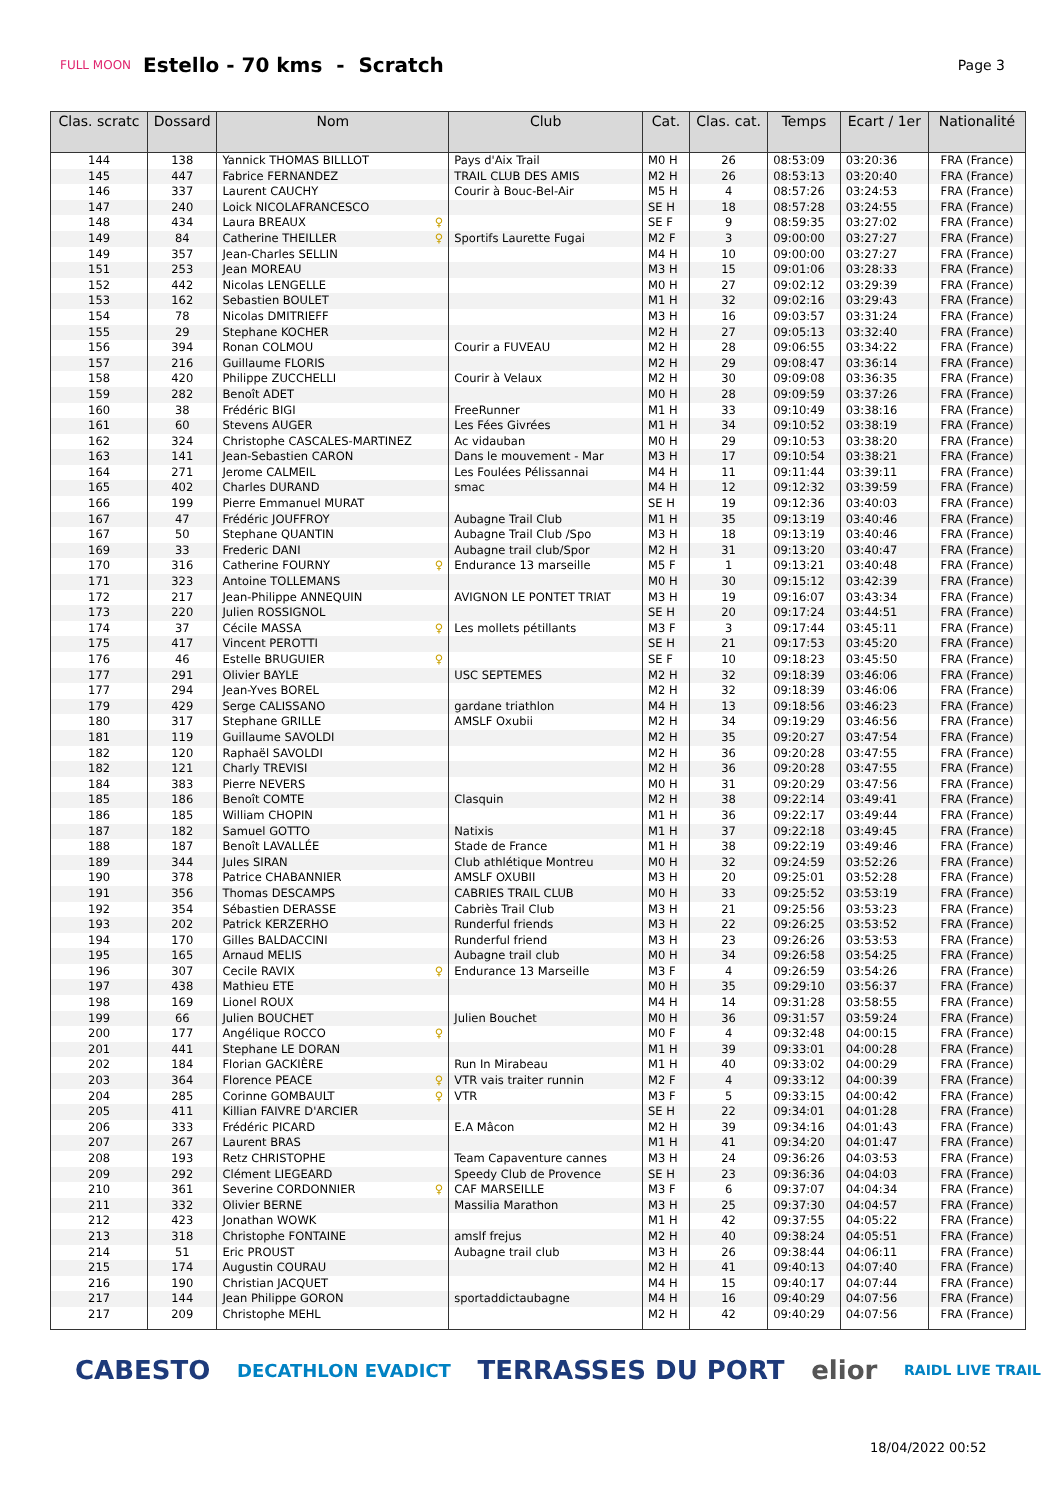FULL MOON
Estello - 70 kms - Scratch
Page 3
| Clas. scratc | Dossard | Nom | Club | Cat. | Clas. cat. | Temps | Ecart / 1er | Nationalité |
| --- | --- | --- | --- | --- | --- | --- | --- | --- |
| 144 | 138 | Yannick THOMAS BILLLOT | Pays d'Aix Trail | M0 H | 26 | 08:53:09 | 03:20:36 | FRA (France) |
| 145 | 447 | Fabrice FERNANDEZ | TRAIL CLUB DES AMIS | M2 H | 26 | 08:53:13 | 03:20:40 | FRA (France) |
| 146 | 337 | Laurent CAUCHY | Courir à Bouc-Bel-Air | M5 H | 4 | 08:57:26 | 03:24:53 | FRA (France) |
| 147 | 240 | Loick NICOLAFRANCESCO | | SE H | 18 | 08:57:28 | 03:24:55 | FRA (France) |
| 148 | 434 | Laura BREAUX ♀ | | SE F | 9 | 08:59:35 | 03:27:02 | FRA (France) |
| 149 | 84 | Catherine THEILLER ♀ | Sportifs Laurette Fugai | M2 F | 3 | 09:00:00 | 03:27:27 | FRA (France) |
| 149 | 357 | Jean-Charles SELLIN | | M4 H | 10 | 09:00:00 | 03:27:27 | FRA (France) |
| 151 | 253 | Jean MOREAU | | M3 H | 15 | 09:01:06 | 03:28:33 | FRA (France) |
| 152 | 442 | Nicolas LENGELLE | | M0 H | 27 | 09:02:12 | 03:29:39 | FRA (France) |
| 153 | 162 | Sebastien BOULET | | M1 H | 32 | 09:02:16 | 03:29:43 | FRA (France) |
| 154 | 78 | Nicolas DMITRIEFF | | M3 H | 16 | 09:03:57 | 03:31:24 | FRA (France) |
| 155 | 29 | Stephane KOCHER | | M2 H | 27 | 09:05:13 | 03:32:40 | FRA (France) |
| 156 | 394 | Ronan COLMOU | Courir a FUVEAU | M2 H | 28 | 09:06:55 | 03:34:22 | FRA (France) |
| 157 | 216 | Guillaume FLORIS | | M2 H | 29 | 09:08:47 | 03:36:14 | FRA (France) |
| 158 | 420 | Philippe ZUCCHELLI | Courir à Velaux | M2 H | 30 | 09:09:08 | 03:36:35 | FRA (France) |
| 159 | 282 | Benoît ADET | | M0 H | 28 | 09:09:59 | 03:37:26 | FRA (France) |
| 160 | 38 | Frédéric BIGI | FreeRunner | M1 H | 33 | 09:10:49 | 03:38:16 | FRA (France) |
| 161 | 60 | Stevens AUGER | Les Fées Givrées | M1 H | 34 | 09:10:52 | 03:38:19 | FRA (France) |
| 162 | 324 | Christophe CASCALES-MARTINEZ | Ac vidauban | M0 H | 29 | 09:10:53 | 03:38:20 | FRA (France) |
| 163 | 141 | Jean-Sebastien CARON | Dans le mouvement - Mar | M3 H | 17 | 09:10:54 | 03:38:21 | FRA (France) |
| 164 | 271 | Jerome CALMEIL | Les Foulées Pélissannai | M4 H | 11 | 09:11:44 | 03:39:11 | FRA (France) |
| 165 | 402 | Charles DURAND | smac | M4 H | 12 | 09:12:32 | 03:39:59 | FRA (France) |
| 166 | 199 | Pierre Emmanuel MURAT | | SE H | 19 | 09:12:36 | 03:40:03 | FRA (France) |
| 167 | 47 | Frédéric JOUFFROY | Aubagne Trail Club | M1 H | 35 | 09:13:19 | 03:40:46 | FRA (France) |
| 167 | 50 | Stephane QUANTIN | Aubagne Trail Club /Spo | M3 H | 18 | 09:13:19 | 03:40:46 | FRA (France) |
| 169 | 33 | Frederic DANI | Aubagne trail club/Spor | M2 H | 31 | 09:13:20 | 03:40:47 | FRA (France) |
| 170 | 316 | Catherine FOURNY ♀ | Endurance 13 marseille | M5 F | 1 | 09:13:21 | 03:40:48 | FRA (France) |
| 171 | 323 | Antoine TOLLEMANS | | M0 H | 30 | 09:15:12 | 03:42:39 | FRA (France) |
| 172 | 217 | Jean-Philippe ANNEQUIN | AVIGNON LE PONTET TRIAT | M3 H | 19 | 09:16:07 | 03:43:34 | FRA (France) |
| 173 | 220 | Julien ROSSIGNOL | | SE H | 20 | 09:17:24 | 03:44:51 | FRA (France) |
| 174 | 37 | Cécile MASSA ♀ | Les mollets pétillants | M3 F | 3 | 09:17:44 | 03:45:11 | FRA (France) |
| 175 | 417 | Vincent PEROTTI | | SE H | 21 | 09:17:53 | 03:45:20 | FRA (France) |
| 176 | 46 | Estelle BRUGUIER ♀ | | SE F | 10 | 09:18:23 | 03:45:50 | FRA (France) |
| 177 | 291 | Olivier BAYLE | USC SEPTEMES | M2 H | 32 | 09:18:39 | 03:46:06 | FRA (France) |
| 177 | 294 | Jean-Yves BOREL | | M2 H | 32 | 09:18:39 | 03:46:06 | FRA (France) |
| 179 | 429 | Serge CALISSANO | gardane triathlon | M4 H | 13 | 09:18:56 | 03:46:23 | FRA (France) |
| 180 | 317 | Stephane GRILLE | AMSLF Oxubii | M2 H | 34 | 09:19:29 | 03:46:56 | FRA (France) |
| 181 | 119 | Guillaume SAVOLDI | | M2 H | 35 | 09:20:27 | 03:47:54 | FRA (France) |
| 182 | 120 | Raphaël SAVOLDI | | M2 H | 36 | 09:20:28 | 03:47:55 | FRA (France) |
| 182 | 121 | Charly TREVISI | | M2 H | 36 | 09:20:28 | 03:47:55 | FRA (France) |
| 184 | 383 | Pierre NEVERS | | M0 H | 31 | 09:20:29 | 03:47:56 | FRA (France) |
| 185 | 186 | Benoît COMTE | Clasquin | M2 H | 38 | 09:22:14 | 03:49:41 | FRA (France) |
| 186 | 185 | William CHOPIN | | M1 H | 36 | 09:22:17 | 03:49:44 | FRA (France) |
| 187 | 182 | Samuel GOTTO | Natixis | M1 H | 37 | 09:22:18 | 03:49:45 | FRA (France) |
| 188 | 187 | Benoît LAVALLÉE | Stade de France | M1 H | 38 | 09:22:19 | 03:49:46 | FRA (France) |
| 189 | 344 | Jules SIRAN | Club athlétique Montreu | M0 H | 32 | 09:24:59 | 03:52:26 | FRA (France) |
| 190 | 378 | Patrice CHABANNIER | AMSLF OXUBII | M3 H | 20 | 09:25:01 | 03:52:28 | FRA (France) |
| 191 | 356 | Thomas DESCAMPS | CABRIES TRAIL CLUB | M0 H | 33 | 09:25:52 | 03:53:19 | FRA (France) |
| 192 | 354 | Sébastien DERASSE | Cabriès Trail Club | M3 H | 21 | 09:25:56 | 03:53:23 | FRA (France) |
| 193 | 202 | Patrick KERZERHO | Runderful friends | M3 H | 22 | 09:26:25 | 03:53:52 | FRA (France) |
| 194 | 170 | Gilles BALDACCINI | Runderful friend | M3 H | 23 | 09:26:26 | 03:53:53 | FRA (France) |
| 195 | 165 | Arnaud MELIS | Aubagne trail club | M0 H | 34 | 09:26:58 | 03:54:25 | FRA (France) |
| 196 | 307 | Cecile RAVIX ♀ | Endurance 13 Marseille | M3 F | 4 | 09:26:59 | 03:54:26 | FRA (France) |
| 197 | 438 | Mathieu ETE | | M0 H | 35 | 09:29:10 | 03:56:37 | FRA (France) |
| 198 | 169 | Lionel ROUX | | M4 H | 14 | 09:31:28 | 03:58:55 | FRA (France) |
| 199 | 66 | Julien BOUCHET | Julien Bouchet | M0 H | 36 | 09:31:57 | 03:59:24 | FRA (France) |
| 200 | 177 | Angélique ROCCO ♀ | | M0 F | 4 | 09:32:48 | 04:00:15 | FRA (France) |
| 201 | 441 | Stephane LE DORAN | | M1 H | 39 | 09:33:01 | 04:00:28 | FRA (France) |
| 202 | 184 | Florian GACKIÈRE | Run In Mirabeau | M1 H | 40 | 09:33:02 | 04:00:29 | FRA (France) |
| 203 | 364 | Florence PEACE ♀ | VTR vais traiter runnin | M2 F | 4 | 09:33:12 | 04:00:39 | FRA (France) |
| 204 | 285 | Corinne GOMBAULT ♀ | VTR | M3 F | 5 | 09:33:15 | 04:00:42 | FRA (France) |
| 205 | 411 | Killian FAIVRE D'ARCIER | | SE H | 22 | 09:34:01 | 04:01:28 | FRA (France) |
| 206 | 333 | Frédéric PICARD | E.A Mâcon | M2 H | 39 | 09:34:16 | 04:01:43 | FRA (France) |
| 207 | 267 | Laurent BRAS | | M1 H | 41 | 09:34:20 | 04:01:47 | FRA (France) |
| 208 | 193 | Retz CHRISTOPHE | Team Capaventure cannes | M3 H | 24 | 09:36:26 | 04:03:53 | FRA (France) |
| 209 | 292 | Clément LIEGEARD | Speedy Club de Provence | SE H | 23 | 09:36:36 | 04:04:03 | FRA (France) |
| 210 | 361 | Severine CORDONNIER ♀ | CAF MARSEILLE | M3 F | 6 | 09:37:07 | 04:04:34 | FRA (France) |
| 211 | 332 | Olivier BERNE | Massilia Marathon | M3 H | 25 | 09:37:30 | 04:04:57 | FRA (France) |
| 212 | 423 | Jonathan WOWK | | M1 H | 42 | 09:37:55 | 04:05:22 | FRA (France) |
| 213 | 318 | Christophe FONTAINE | amslf frejus | M2 H | 40 | 09:38:24 | 04:05:51 | FRA (France) |
| 214 | 51 | Eric PROUST | Aubagne trail club | M3 H | 26 | 09:38:44 | 04:06:11 | FRA (France) |
| 215 | 174 | Augustin COURAU | | M2 H | 41 | 09:40:13 | 04:07:40 | FRA (France) |
| 216 | 190 | Christian JACQUET | | M4 H | 15 | 09:40:17 | 04:07:44 | FRA (France) |
| 217 | 144 | Jean Philippe GORON | sportaddictaubagne | M4 H | 16 | 09:40:29 | 04:07:56 | FRA (France) |
| 217 | 209 | Christophe MEHL | | M2 H | 42 | 09:40:29 | 04:07:56 | FRA (France) |
CABESTO DECATHLON EVADICT TERRASSES DU PORT elior RAIDL LIVE TRAIL
18/04/2022 00:52